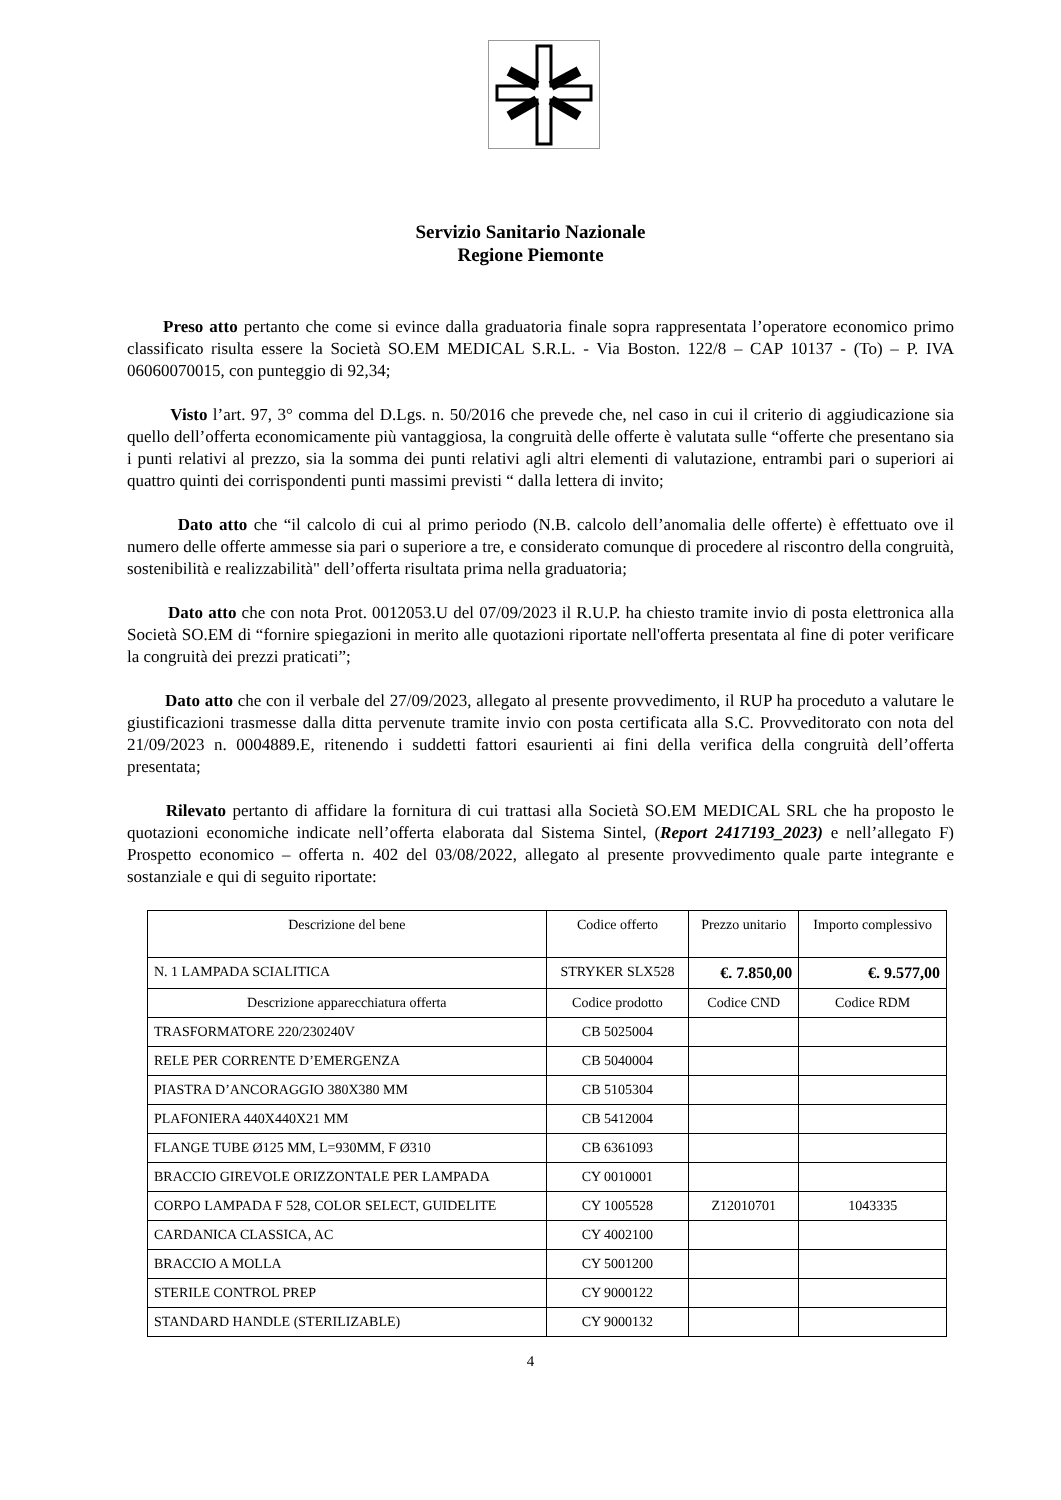Servizio Sanitario Nazionale
Regione Piemonte
Preso atto pertanto che come si evince dalla graduatoria finale sopra rappresentata l’operatore economico primo classificato risulta essere la Società SO.EM MEDICAL S.R.L. - Via Boston. 122/8 – CAP 10137 - (To) – P. IVA 06060070015, con punteggio di 92,34;
Visto l’art. 97, 3° comma del D.Lgs. n. 50/2016 che prevede che, nel caso in cui il criterio di aggiudicazione sia quello dell’offerta economicamente più vantaggiosa, la congruità delle offerte è valutata sulle “offerte che presentano sia i punti relativi al prezzo, sia la somma dei punti relativi agli altri elementi di valutazione, entrambi pari o superiori ai quattro quinti dei corrispondenti punti massimi previsti “ dalla lettera di invito;
Dato atto che “il calcolo di cui al primo periodo (N.B. calcolo dell’anomalia delle offerte) è effettuato ove il numero delle offerte ammesse sia pari o superiore a tre, e considerato comunque di procedere al riscontro della congruità, sostenibilità e realizzabilità" dell’offerta risultata prima nella graduatoria;
Dato atto che con nota Prot. 0012053.U del 07/09/2023 il R.U.P. ha chiesto tramite invio di posta elettronica alla Società SO.EM di “fornire spiegazioni in merito alle quotazioni riportate nell'offerta presentata al fine di poter verificare la congruità dei prezzi praticati”;
Dato atto che con il verbale del 27/09/2023, allegato al presente provvedimento, il RUP ha proceduto a valutare le giustificazioni trasmesse dalla ditta pervenute tramite invio con posta certificata alla S.C. Provveditorato con nota del 21/09/2023 n. 0004889.E, ritenendo i suddetti fattori esaurienti ai fini della verifica della congruità dell’offerta presentata;
Rilevato pertanto di affidare la fornitura di cui trattasi alla Società SO.EM MEDICAL SRL che ha proposto le quotazioni economiche indicate nell’offerta elaborata dal Sistema Sintel, (Report 2417193_2023) e nell’allegato F) Prospetto economico – offerta n. 402 del 03/08/2022, allegato al presente provvedimento quale parte integrante e sostanziale e qui di seguito riportate:
| Descrizione del bene | Codice offerto | Prezzo unitario | Importo complessivo |
| --- | --- | --- | --- |
| N. 1 LAMPADA SCIALITICA | STRYKER SLX528 | €. 7.850,00 | €. 9.577,00 |
| Descrizione apparecchiatura offerta | Codice prodotto | Codice CND | Codice RDM |
| TRASFORMATORE 220/230240V | CB 5025004 | | |
| RELE PER CORRENTE D’EMERGENZA | CB 5040004 | | |
| PIASTRA D’ANCORAGGIO 380X380 MM | CB 5105304 | | |
| PLAFONIERA 440X440X21 MM | CB 5412004 | | |
| FLANGE TUBE Ø125 MM, L=930MM, F Ø310 | CB 6361093 | | |
| BRACCIO GIREVOLE ORIZZONTALE PER LAMPADA | CY 0010001 | | |
| CORPO LAMPADA F 528, COLOR SELECT, GUIDELITE | CY 1005528 | Z12010701 | 1043335 |
| CARDANICA CLASSICA, AC | CY 4002100 | | |
| BRACCIO A MOLLA | CY 5001200 | | |
| STERILE CONTROL PREP | CY 9000122 | | |
| STANDARD HANDLE (STERILIZABLE) | CY 9000132 | | |
4